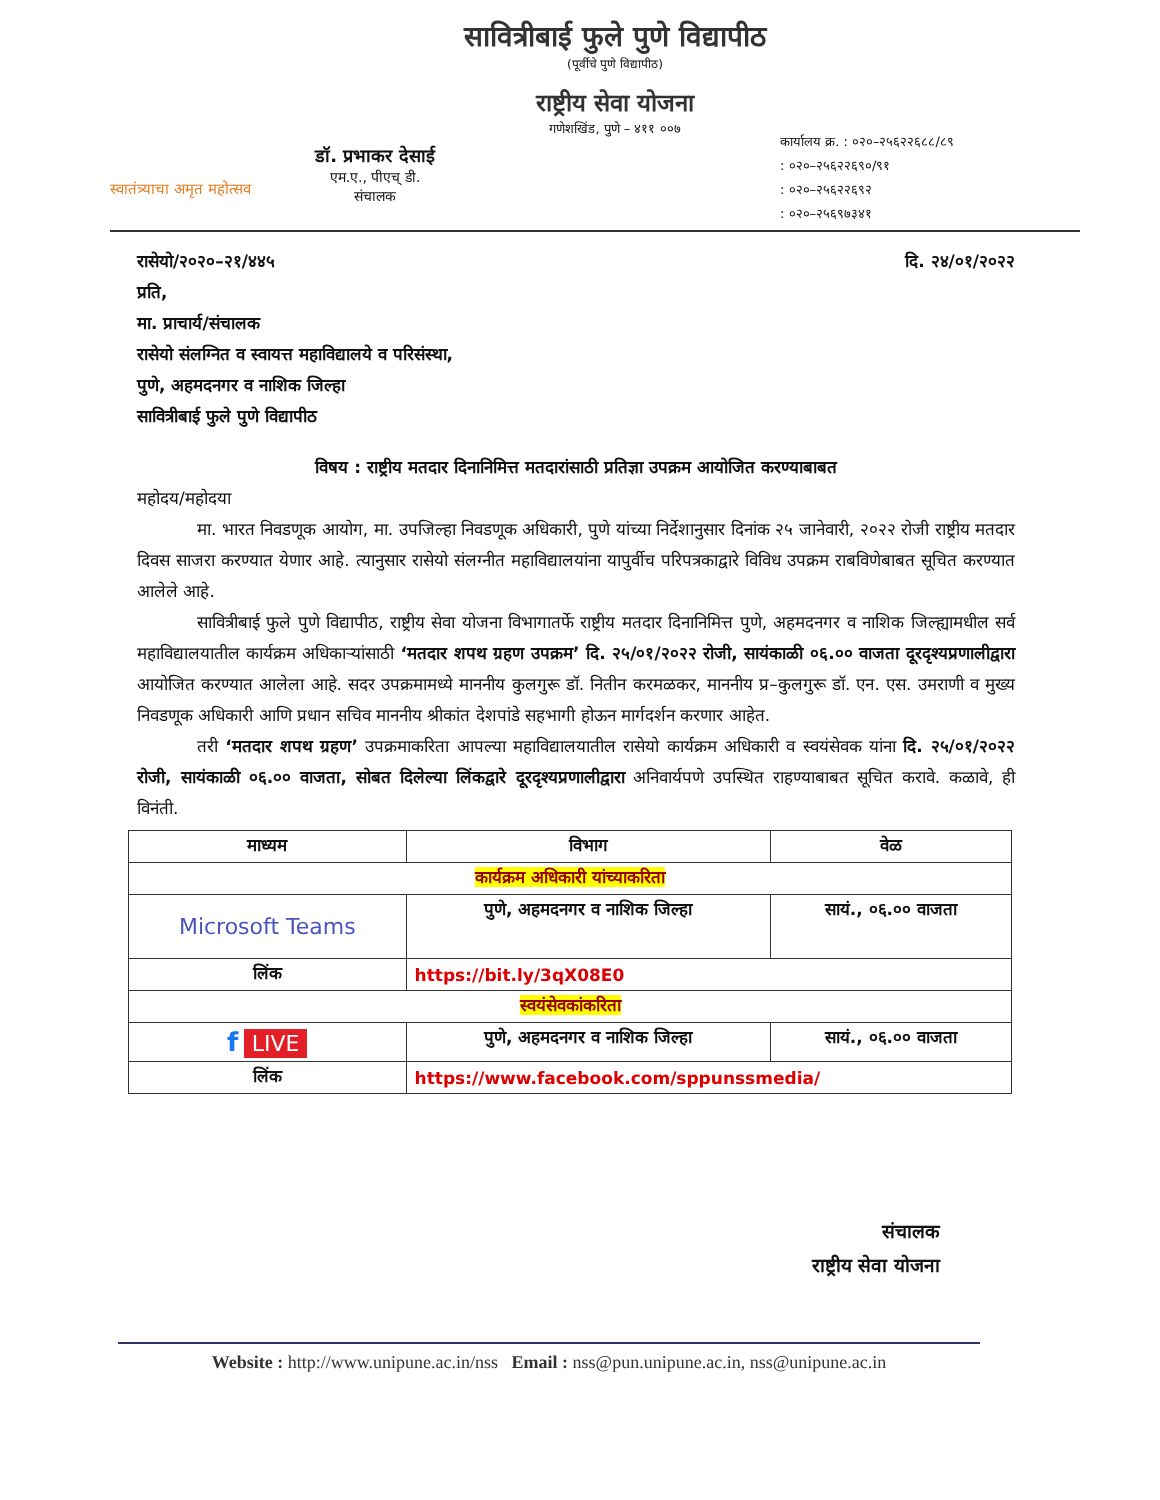स्वातंत्र्याचा अमृत महोत्सव
डॉ. प्रभाकर देसाई
एम.ए., पीएच् डी.
संचालक
सावित्रीबाई फुले पुणे विद्यापीठ
(पूर्वीचे पुणे विद्यापीठ)
राष्ट्रीय सेवा योजना
गणेशखिंड, पुणे – ४११ ००७
कार्यालय क्र. : ०२०–२५६२२६८८/८९
: ०२०–२५६२२६९०/९१
: ०२०–२५६२२६९२
: ०२०–२५६९७३४१
रासेयो/२०२०–२१/४४५ दि. २४/०१/२०२२
प्रति,
मा. प्राचार्य/संचालक
रासेयो संलग्नित व स्वायत्त महाविद्यालये व परिसंस्था,
पुणे, अहमदनगर व नाशिक जिल्हा
सावित्रीबाई फुले पुणे विद्यापीठ
विषय : राष्ट्रीय मतदार दिनानिमित्त मतदारांसाठी प्रतिज्ञा उपक्रम आयोजित करण्याबाबत
महोदय/महोदया
मा. भारत निवडणूक आयोग, मा. उपजिल्हा निवडणूक अधिकारी, पुणे यांच्या निर्देशानुसार दिनांक २५ जानेवारी, २०२२ रोजी राष्ट्रीय मतदार दिवस साजरा करण्यात येणार आहे. त्यानुसार रासेयो संलग्नीत महाविद्यालयांना यापुर्वीच परिपत्रकाद्वारे विविध उपक्रम राबविणेबाबत सूचित करण्यात आलेले आहे.
सावित्रीबाई फुले पुणे विद्यापीठ, राष्ट्रीय सेवा योजना विभागातर्फे राष्ट्रीय मतदार दिनानिमित्त पुणे, अहमदनगर व नाशिक जिल्ह्यामधील सर्व महाविद्यालयातील कार्यक्रम अधिकाऱ्यांसाठी ‘मतदार शपथ ग्रहण उपक्रम’ दि. २५/०१/२०२२ रोजी, सायंकाळी ०६.०० वाजता दूरदृश्यप्रणालीद्वारा आयोजित करण्यात आलेला आहे. सदर उपक्रमामध्ये माननीय कुलगुरू डॉ. नितीन करमळकर, माननीय प्र–कुलगुरू डॉ. एन. एस. उमराणी व मुख्य निवडणूक अधिकारी आणि प्रधान सचिव माननीय श्रीकांत देशपांडे सहभागी होऊन मार्गदर्शन करणार आहेत.
तरी ‘मतदार शपथ ग्रहण’ उपक्रमाकरिता आपल्या महाविद्यालयातील रासेयो कार्यक्रम अधिकारी व स्वयंसेवक यांना दि. २५/०१/२०२२ रोजी, सायंकाळी ०६.०० वाजता, सोबत दिलेल्या लिंकद्वारे दूरदृश्यप्रणालीद्वारा अनिवार्यपणे उपस्थित राहण्याबाबत सूचित करावे. कळावे, ही विनंती.
| माध्यम | विभाग | वेळ |
| --- | --- | --- |
| कार्यक्रम अधिकारी यांच्याकरिता | | |
| Microsoft Teams | पुणे, अहमदनगर व नाशिक जिल्हा | सायं., ०६.०० वाजता |
| लिंक | https://bit.ly/3qX08E0 | |
| स्वयंसेवकांकरिता | | |
| f LIVE | पुणे, अहमदनगर व नाशिक जिल्हा | सायं., ०६.०० वाजता |
| लिंक | https://www.facebook.com/sppunssmedia/ | |
संचालक
राष्ट्रीय सेवा योजना
Website : http://www.unipune.ac.in/nss Email : nss@pun.unipune.ac.in, nss@unipune.ac.in